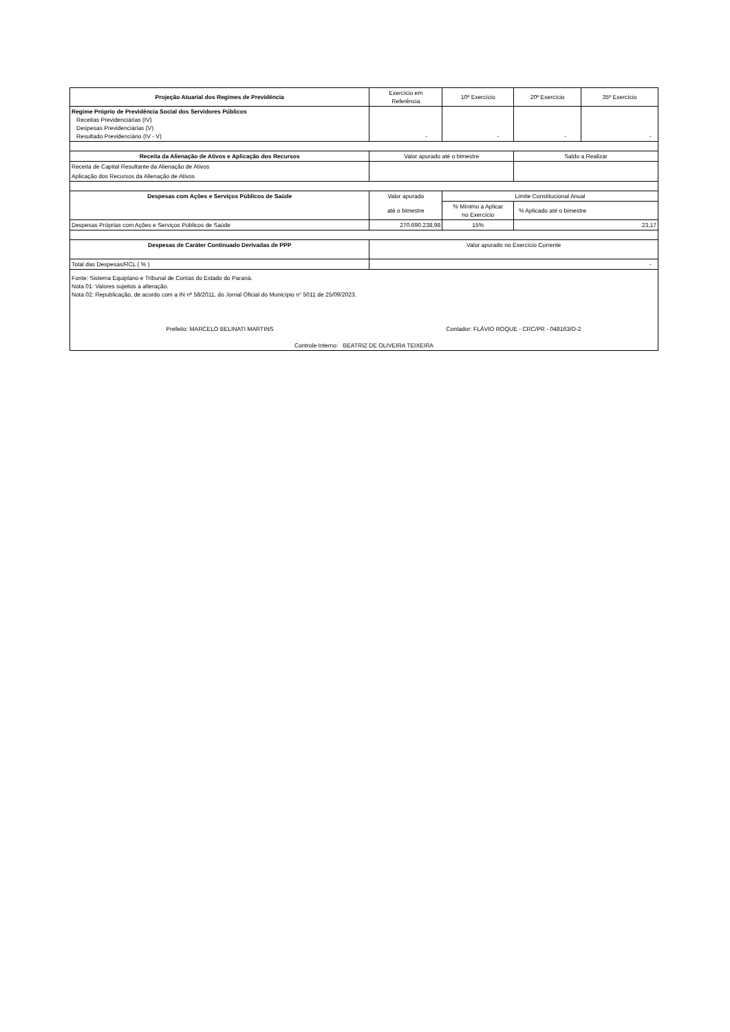| Projeção Atuarial dos Regimes de Previdência | Exercício em Referência | 10º Exercício | 20º Exercício | 35º Exercício |
| Regime Próprio de Previdência Social dos Servidores Públicos Receitas Previdenciárias (IV) Despesas Previdenciárias (V) Resultado Previdenciário (IV - V) | - | - | - | - |
| Receita da Alienação de Ativos e Aplicação dos Recursos | Valor apurado até o bimestre | | Saldo a Realizar | |
| Receita de Capital Resultante da Alienação de Ativos | | | | |
| Aplicação dos Recursos da Alienação de Ativos | | | | |
| Despesas com Ações e Serviços Públicos de Saúde | Valor apurado | Limite Constitucional Anual | | |
| | até o bimestre | % Mínimo a Aplicar no Exercício | % Aplicado até o bimestre | |
| Despesas Próprias com Ações e Serviços Públicos de Saúde | 270.690.238,98 | 15% | 23,17 | |
| Despesas de Caráter Continuado Derivadas de PPP | Valor apurado no Exercício Corrente | | | |
| Total das Despesas/RCL ( % ) | - | | | |
| Fonte: Sistema Equiplano e Tribunal de Contas do Estado do Paraná. Nota 01: Valores sujeitos a alteração. Nota 02: Republicação, de acordo com a IN nº 58/2011, do Jornal Oficial do Município n° 5011 de 25/09/2023. | | | | |
| Prefeito: MARCELO BELINATI MARTINS | Contador: FLÁVIO ROQUE - CRC/PR - 048163/O-2 | | | |
| Controle Interno: BEATRIZ DE OLIVEIRA TEIXEIRA | | | | |